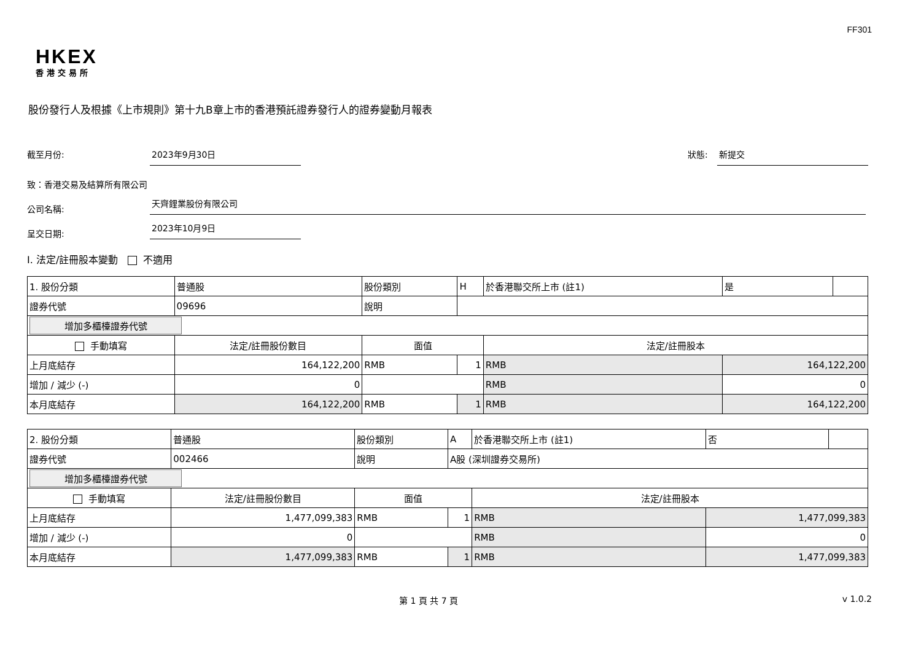FF301
HKEX
香港交易所
股份發行人及根據《上市規則》第十九B章上市的香港預託證券發行人的證券變動月報表
截至月份: 2023年9月30日
狀態: 新提交
致：香港交易及結算所有限公司
公司名稱: 天齊鋰業股份有限公司
呈交日期: 2023年10月9日
I. 法定/註冊股本變動 不適用
| 1. 股份分類 | 普通股 | 股份類別 | H | 於香港聯交所上市 (註1) | 是 | |
| 證券代號 | 09696 | 說明 | | | | |
| 增加多櫃檯證券代號 | | | | | | |
| 手動填寫 | 法定/註冊股份數目 | 面值 | | 法定/註冊股本 | | |
| 上月底結存 | 164,122,200 | RMB | 1 | RMB | 164,122,200 | |
| 增加 / 減少 (-) | 0 | | | RMB | 0 | |
| 本月底結存 | 164,122,200 | RMB | 1 | RMB | 164,122,200 | |
| 2. 股份分類 | 普通股 | 股份類別 | A | 於香港聯交所上市 (註1) | 否 | |
| 證券代號 | 002466 | 說明 | A股 (深圳證券交易所) | | | |
| 增加多櫃檯證券代號 | | | | | | |
| 手動填寫 | 法定/註冊股份數目 | 面值 | | 法定/註冊股本 | | |
| 上月底結存 | 1,477,099,383 | RMB | 1 | RMB | 1,477,099,383 | |
| 增加 / 減少 (-) | 0 | | | RMB | 0 | |
| 本月底結存 | 1,477,099,383 | RMB | 1 | RMB | 1,477,099,383 | |
第 1 頁 共 7 頁 v 1.0.2